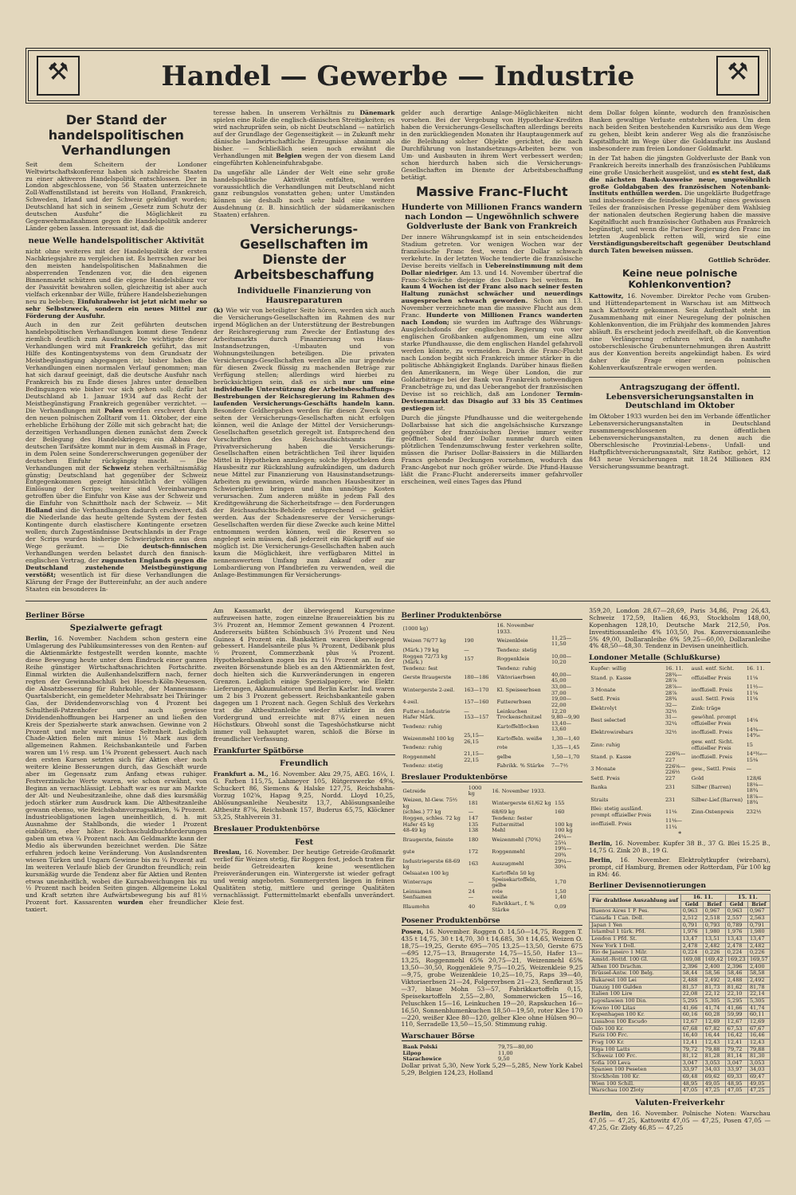⚒
Handel — Gewerbe — Industrie
⚒
Der Stand der handelspolitischen Verhandlungen
Seit dem Scheitern der Londoner Weltwirtschaftskonferenz haben sich zahlreiche Staaten zu einer aktiveren Handelspolitik entschlossen. Der in London abgeschlossene, von 56 Staaten unterzeichnete Zoll-Waffenstillstand ist bereits von Holland, Frankreich, Schweden, Irland und der Schweiz gekündigt worden; Deutschland hat sich in seinem „Gesetz zum Schutz der deutschen Ausfuhr“ die Möglichkeit zu Gegenwehrmaßnahmen gegen die Handelspolitik anderer Länder geben lassen. Interessant ist, daß die
neue Welle handelspolitischer Aktivität
nicht ohne weiteres mit der Handelspolitik der ersten Nachkriegsjahre zu vergleichen ist. Es herrschen zwar bei den meisten handelspolitischen Maßnahmen die absperrenden Tendenzen vor, die den eigenen Binnenmarkt schützen und die eigene Handelsbilanz vor der Passivität bewahren sollen, gleichzeitig ist aber auch vielfach erkennbar der Wille, frühere Handelsbeziehungen neu zu beleben; Einfuhrabwehr ist jetzt nicht mehr so sehr Selbstzweck, sondern ein neues Mittel zur Förderung der Ausfuhr.
Auch in den zur Zeit geführten deutschen handelspolitischen Verhandlungen kommt diese Tendenz ziemlich deutlich zum Ausdruck. Die wichtigste dieser Verhandlungen wird mit Frankreich geführt, das mit Hilfe des Kontingentsystems von dem Grundsatz der Meistbegünstigung abgegangen ist; bisher haben die Verhandlungen einen normalen Verlauf genommen; man hat sich darauf geeinigt, daß die deutsche Ausfuhr nach Frankreich bis zu Ende dieses Jahres unter denselben Bedingungen wie bisher vor sich gehen soll; dafür hat Deutschland ab 1. Januar 1934 auf das Recht der Meistbegünstigung Frankreich gegenüber verzichtet. — Die Verhandlungen mit Polen werden erschwert durch den neuen polnischen Zolltarif vom 11. Oktober, der eine erhebliche Erhöhung der Zölle mit sich gebracht hat; die derzeitigen Verhandlungen dienen zunächst dem Zweck der Beilegung des Handelskrieges; ein Abbau der deutschen Tarifsätze kommt nur in dem Ausmaß in Frage, in dem Polen seine Sondererschwerungen gegenüber der deutschen Einfuhr rückgängig macht. — Die Verhandlungen mit der Schweiz stehen verhältnismäßig günstig; Deutschland hat gegenüber der Schweiz Entgegenkommen gezeigt hinsichtlich der völligen Einlösung der Scrips; weiter sind Vereinbarungen getroffen über die Einfuhr von Käse aus der Schweiz und die Einfuhr von Schnittholz nach der Schweiz. — Mit Holland sind die Verhandlungen dadurch erschwert, daß die Niederlande das heute geltende System der festen Kontingente durch elastischere Kontingente ersetzen wollen; durch Zugeständnisse Deutschlands in der Frage der Scrips wurden bisherige Schwierigkeiten aus dem Wege geräumt. — Die deutsch-finnischen Verhandlungen werden belastet durch den finnisch-englischen Vertrag, der zugunsten Englands gegen die Deutschland zustehende Meistbegünstigung verstößt; wesentlich ist für diese Verhandlungen die Klärung der Frage der Buttereinfuhr, an der auch andere Staaten ein besonderes In-
teresse haben. In unserem Verhältnis zu Dänemark spielen eine Rolle die englisch-dänischen Streitigkeiten; es wird nachzuprüfen sein, ob nicht Deutschland — natürlich auf der Grundlage der Gegenseitigkeit — in Zukunft mehr dänische landwirtschaftliche Erzeugnisse abnimmt als bisher. — Schließlich seien noch erwähnt die Verhandlungen mit Belgien wegen der von diesem Land eingeführten Kohleneinfuhrabgabe.
Da ungefähr alle Länder der Welt eine sehr große handelspolitische Aktivität entfalten, werden voraussichtlich die Verhandlungen mit Deutschland nicht ganz reibungslos vonstatten gehen; unter Umständen können sie deshalb noch sehr bald eine weitere Ausdehnung (z. B. hinsichtlich der südamerikanischen Staaten) erfahren.
Versicherungs-Gesellschaften im Dienste der Arbeitsbeschaffung
Individuelle Finanzierung von Hausreparaturen
(k) Wie wir von beteiligter Seite hören, werden sich auch die Versicherungs-Gesellschaften im Rahmen des nur irgend Möglichen an der Unterstützung der Bestrebungen der Reichsregierung zum Zwecke der Entlastung des Arbeitsmarkts durch Finanzierung von Haus-Instandsetzungen, -Umbauten und von Wohnungsteilungen beteiligen. Die privaten Versicherungs-Gesellschaften werden alle nur irgendwie für diesen Zweck flüssig zu machenden Beträge zur Verfügung stellen; allerdings wird hierbei zu berücksichtigen sein, daß es sich nur um eine individuelle Unterstützung der Arbeitsbeschaffungs-Bestrebungen der Reichsregierung im Rahmen des laufenden Versicherungs-Geschäfts handeln kann. Besondere Geldhergaben werden für diesen Zweck von seiten der Versicherungs-Gesellschaften nicht erfolgen können, weil die Anlage der Mittel der Versicherungs-Gesellschaften gesetzlich geregelt ist. Entsprechend den Vorschriften des Reichsaufsichtsamts für Privatversicherung haben die Versicherungs-Gesellschaften einen beträchtlichen Teil ihrer liquiden Mittel in Hypotheken anzulegen; solche Hypotheken dem Hausbesitz zur Rückzahlung aufzukündigen, um dadurch neue Mittel zur Finanzierung von Hausinstandsetzungs-Arbeiten zu gewinnen, würde manchen Hausbesitzer in Schwierigkeiten bringen und ihm unnötige Kosten verursachen. Zum anderen müßte in jedem Fall des Kreditgewährung die Sicherheitsfrage — den Forderungen der Reichsaufsichts-Behörde entsprechend — geklärt werden. Aus der Schadensreserve der Versicherungs-Gesellschaften werden für diese Zwecke auch keine Mittel entnommen werden können, weil die Reserven so angelegt sein müssen, daß jederzeit ein Rückgriff auf sie möglich ist. Die Versicherungs-Gesellschaften haben auch kaum die Möglichkeit, ihre verfügbaren Mittel in nennenswertem Umfang zum Ankauf oder zur Lombardierung von Pfandbriefen zu verwenden, weil die Anlage-Bestimmungen für Versicherungs-
gelder auch derartige Anlage-Möglichkeiten nicht vorsehen. Bei der Vergebung von Hypothekar-Krediten haben die Versicherungs-Gesellschaften allerdings bereits in den zurückliegenden Monaten ihr Hauptaugenmerk auf die Beleihung solcher Objekte gerichtet, die nach Durchführung von Instandsetzungs-Arbeiten bezw. von Um- und Ausbauten in ihrem Wert verbessert werden; schon hierdurch haben sich die Versicherungs-Gesellschaften im Dienste der Arbeitsbeschaffung betätigt.
Massive Franc-Flucht
Hunderte von Millionen Francs wandern nach London — Ungewöhnlich schwere Goldverluste der Bank von Frankreich
Der innere Währungskampf ist in sein entscheidendes Stadium getreten. Vor wenigen Wochen war der französische Franc fest, wenn der Dollar schwach verkehrte. In der letzten Woche tendierte die französische Devise bereits vielfach in Uebereinstimmung mit dem Dollar niedriger. Am 13. und 14. November übertraf die Franc-Schwäche diejenige des Dollars bei weitem. In kaum 4 Wochen ist der Franc also nach seiner festen Haltung zunächst schwächer und neuerdings ausgesprochen schwach geworden. Schon am 13. November verzeichnete man die massive Flucht aus dem Franc. Hunderte von Millionen Francs wanderten nach London; sie wurden im Auftrage des Währungs-Ausgleichsfonds der englischen Regierung von vier englischen Großbanken aufgenommen, um eine allzu starke Pfundhausse, die dem englischen Handel gefahrvoll werden könnte, zu vermeiden. Durch die Franc-Flucht nach London begibt sich Frankreich immer stärker in die politische Abhängigkeit Englands. Darüber hinaus fließen den Amerikanern, im Wege über London, die zur Goldarbitrage bei der Bank von Frankreich notwendigen Francbeträge zu, und das Ueberangebot der französischen Devise ist so reichlich, daß am Londoner Termin-Devisenmarkt das Disagio auf 33 bis 35 Centimes gestiegen ist.
Durch die jüngste Pfundhausse und die weitergehende Dollarbaisse hat sich die angelsächsische Kurszange gegenüber der französischen Devise immer weiter geöffnet. Sobald der Dollar nunmehr durch einen plötzlichen Tendenzumschwung fester verkehren sollte, müssen die Pariser Dollar-Baissiers in die Milliarden Francs gehende Deckungen vornehmen, wodurch das Franc-Angebot nur noch größer würde. Die Pfund-Hausse läßt die Franc-Flucht andererseits immer gefahrvoller erscheinen, weil eines Tages das Pfund
dem Dollar folgen könnte, wodurch den französischen Banken gewaltige Verluste entstehen würden. Um dem nach beiden Seiten bestehenden Kursrisiko aus dem Wege zu gehen, bleibt kein anderer Weg als die französische Kapitalflucht im Wege über die Goldausfuhr ins Ausland insbesondere zum freien Londoner Goldmarkt.
In der Tat haben die jüngsten Goldverluste der Bank von Frankreich bereits innerhalb des französischen Publikums eine große Unsicherheit ausgelöst, und es steht fest, daß die nächsten Bank-Ausweise neue, ungewöhnlich große Goldabgaben des französischen Notenbank-Instituts enthüllen werden. Die ungeklärte Budgetfrage und insbesondere die feindselige Haltung eines gewissen Teiles der französischen Presse gegenüber dem Wahlsieg der nationalen deutschen Regierung haben die massive Kapitalflucht auch französischer Guthaben aus Frankreich begünstigt, und wenn die Pariser Regierung den Franc im letzten Augenblick retten will, wird sie eine Verständigungsbereitschaft gegenüber Deutschland durch Taten beweisen müssen.
Gottlieb Schröder.
Keine neue polnische Kohlenkonvention?
Kattowitz, 16. November. Direktor Peche vom Gruben- und Hüttendepartement in Warschau ist am Mittwoch nach Kattowitz gekommen. Sein Aufenthalt steht im Zusammenhang mit einer Neuregelung der polnischen Kohlenkonvention, die im Frühjahr des kommenden Jahres abläuft. Es erscheint jedoch zweifelhaft, ob die Konvention eine Verlängerung erfahren wird, da namhafte ostoberschlesische Grubenunternehmungen ihren Austritt aus der Konvention bereits angekündigt haben. Es wird daher die Frage einer neuen polnischen Kohlenverkaufszentrale erwogen werden.
Antragszugang der öffentl. Lebensversicherungsanstalten in Deutschland im Oktober
Im Oktober 1933 wurden bei den im Verbande öffentlicher Lebensversicherungsanstalten in Deutschland zusammengeschlossenen öffentlichen Lebensversicherungsanstalten, zu denen auch die Oberschlesische Provinzial-Lebens-, Unfall- und Haftpflichtversicherungsanstalt, Sitz Ratibor, gehört, 12 843 neue Versicherungen mit 18.24 Millionen RM Versicherungssumme beantragt.
Berliner Börse
Spezialwerte gefragt
Berlin, 16. November. Nachdem schon gestern eine Umlagerung des Publikumsinteresses von den Renten- auf die Aktienmärkte festgestellt werden konnte, machte diese Bewegung heute unter dem Eindruck einer ganzen Reihe günstiger Wirtschaftsnachrichten Fortschritte. Einmal wirkten die Außenhandelsziffern nach, ferner regten der Gewinnabschluß bei Hoesch-Köln-Neuessen, die Absatzbesserung für Ruhrkohle, der Mannesmann-Quartalsbericht, ein gemeldeter Mehrabsatz bei Thüringer Gas, der Dividendenvorschlag von 4 Prozent bei Schultheiß-Patzenhofer und auch gewisse Dividendenhoffnungen bei Harpener an und ließen den Kreis der Spezialwerte stark anwachsen. Gewinne von 2 Prozent und mehr waren keine Seltenheit. Lediglich Chade-Aktien fielen mit minus 1½ Mark aus dem allgemeinen Rahmen. Reichsbankanteile und Farben waren um 1½ resp. um 1⅝ Prozent gebessert. Auch nach den ersten Kursen setzten sich für Aktien eher noch weitere kleine Besserungen durch, das Geschäft wurde aber im Gegensatz zum Anfang etwas ruhiger. Festverzinsliche Werte waren, wie schon erwähnt, von Beginn an vernachlässigt. Lebhaft war es nur am Markte der Alt- und Neubesitzanleihe, ohne daß dies kursmäßig jedoch stärker zum Ausdruck kam. Die Altbesitzanleihe gewann ebenso, wie Reichsbahnvorzugsaktien, ⅜ Prozent. Industrieobligationen lagen uneinheitlich, d. h. mit Ausnahme der Stahlbonds, die wieder 1 Prozent einbüßten, eher höher. Reichsschuldbuchforderungen gaben um etwa ¼ Prozent nach. Am Geldmarkte kann der Medio als überwunden bezeichnet werden. Die Sätze erfuhren jedoch keine Veränderung. Von Auslandsrenten wiesen Türken und Ungarn Gewinne bis zu ¼ Prozent auf. Im weiteren Verlaufe blieb der Grundton freundlich; rein kursmäßig wurde die Tendenz aber für Aktien und Renten etwas uneinheitlich, wobei die Kursabweichungen bis zu ½ Prozent nach beiden Seiten gingen. Allgemeine Lokal und Kraft setzten ihre Aufwärtsbewegung bis auf 81½ Prozent fort. Kassarenten wurden eher freundlicher taxiert.
Am Kassamarkt, der überwiegend Kursgewinne aufzuweisen hatte, zogen einzelne Brauereiaktien bis zu 3½ Prozent an, Hemmor Zement gewannen 4 Prozent. Andererseits büßten Schönbusch 3½ Prozent und Neu Guinea 4 Prozent ein. Bankaktien waren überwiegend gebessert. Handelsanteile plus ¾ Prozent, Dedibank plus ½ Prozent, Commerzbank plus ¼ Prozent. Hypothekenbanken zogen bis zu 1½ Prozent an. In der zweiten Börsenstunde blieb es an den Aktienmärkten fest, doch hielten sich die Kursveränderungen in engeren Grenzen. Lediglich einige Spezialpapiere, wie Elektr. Lieferungen, Akkumulatoren und Berlin Karlsr. Ind. waren um 2 bis 3 Prozent gebessert. Reichsbankanteile gaben dagegen um 1 Prozent nach. Gegen Schluß des Verkehrs trat die Altbesitzanleihe wieder stärker in den Vordergrund und erreichte mit 87¼ einen neuen Höchstkurs. Obwohl sonst die Tageshöchstkurse nicht immer voll behauptet waren, schloß die Börse in freundlicher Verfassung.
Frankfurter Spätbörse
Freundlich
Frankfurt a. M., 16. November. Aku 29,75, AEG. 16¼, I. G. Farben 115,75, Lahmeyer 105, Rütgerswerke 49⅝, Schuckert 86, Siemens & Halske 127,75, Reichsbahn-Vorzug 102⅝, Hapag 9,25, Nordd. Lloyd 10,25, Ablösungsanleihe Neubesitz 13,7, Ablösungsanleihe Altbesitz 87⅝, Reichsbank 157, Buderus 65,75, Klöckner 53,25, Stahlverein 31.
Breslauer Produktenbörse
Fest
Breslau, 16. November. Der heutige Getreide-Großmarkt verlief für Weizen stetig, für Roggen fest, jedoch traten für beide Getreidearten keine wesentlichen Preisveränderungen ein. Wintergerste ist wieder gefragt und wenig angeboten. Sommergersten liegen in feinen Qualitäten stetig, mittlere und geringe Qualitäten vernachlässigt. Futtermittelmarkt ebenfalls unverändert. Kleie fest.
Berliner Produktenbörse
| (1000 kg) | | 16. November 1933. | |
| Weizen 76/77 kg | 190 | Weizenkleie | 11,25—11,50 |
| (Märk.) 79 kg | — | Tendenz: stetig | |
| Roggen 72/73 kg (Märk.) | 157 | Roggenkleie | 10,00—10,20 |
| Tendenz: fest | | Tendenz: ruhig | |
| Gerste Braugerste | 180—186 | Viktoriaerbsen | 40,00—45,00 |
| Wintergerste 2-zeil. | 163—170 | Kl. Speiseerbsen | 33,00—37,00 |
| 4-zeil. | 157—160 | Futtererbsen | 19,00—22,00 |
| Futter-u.Industrie | — | Leinkuchen | 12,20 |
| Hafer Märk. | 153—157 | Trockenschnitzel | 9,80—9,90 |
| Tendenz: ruhig | | Kartoffelflocken | 13,40—13,60 |
| Weizenmehl 100 kg | 25,15—26,15 | Kartoffeln. weiße | 1,30—1,40 |
| Tendenz: ruhig | | rote | 1,35—1,45 |
| Roggenmehl | 21,15—22,15 | gelbe | 1,50—1,70 |
| Tendenz: stetig | | Fabrikk. % Stärke | 7—7½ |
Breslauer Produktenbörse
| Getreide | 1000 kg | 16. November 1933. | |
| Weizen, hl-Gew. 75½ kg | 181 | Wintergerste 61/62 kg | 155 |
| (schles.) 77 kg | — | 68/69 kg | 160 |
| Roggen, schles. 72 kg | 147 | Tendenz: fester | |
| Hafer 45 kg | 135 | Futtermittel | 100 kg |
| 48-49 kg | 138 | Mehl | 100 kg |
| Braugerste, feinste | 180 | Weizenmehl (70%) | 24¼—25¼ |
| gute | 172 | Roggenmehl | 19¾—20¾ |
| Industriegerste 68-69 kg | 163 | Auszugmehl | 29¼—30¼ |
| Oelsaaten 100 kg | | Kartoffeln 50 kg | |
| Winterraps | — | Speisekartoffeln, gelbe | 1,70 |
| Leinsamen | 24 | rote | 1,50 |
| Senfsamen | — | weiße | 1,40 |
| Blaumohn | 40 | Fabrikkart., f. % Stärke | 0,09 |
Posener Produktenbörse
Posen, 16. November. Roggen O. 14,50—14,75, Roggen T. 435 t 14,75, 30 t 14,70, 30 t 14,685, 30 t 14,65, Weizen O. 18,75—19,25, Gerste 695—705 13,25—13,50, Gerste 675—695 12,75—13, Braugerste 14,75—15,50, Hafer 13—13,25, Roggenmehl 65% 20,75—21, Weizenmehl 65% 13,50—30,50, Roggenkleie 9,75—10,25, Weizenkleie 9,25—9,75, grobe Weizenkleie 10,25—10,75, Raps 39—40, Viktoriaerbsen 21—24, Folgererbsen 21—23, Senfkraut 35—37, blaue Mohn 53—57, Fabrikkartoffeln 0,15, Speisekartoffeln 2,55—2,80, Sommerwicken 15—16, Peluschken 15—16, Leinkuchen 19—20, Rapskuchen 16—16,50, Sonnenblumenkuchen 18,50—19,50, roter Klee 170—220, weißer Klee 80—120, gelber Klee ohne Hülsen 90—110, Serradelle 13,50—15,50. Stimmung ruhig.
Warschauer Börse
| Bank Polski | 79,75—80,00 |
| Lilpop | 11,00 |
| Starachowice | 9,50 |
Dollar privat 5,30, New York 5,29—5,285, New York Kabel 5,29, Belgien 124,23, Holland
359,20, London 28,67—28,69, Paris 34,86, Prag 26,43, Schweiz 172,59, Italien 46,93, Stockholm 148,00, Kopenhagen 128,10, Deutsche Mark 212,50, Pos. Investitionsanleihe 4% 103,50, Pos. Konversionsanleihe 5% 49,00, Dollaranleihe 6% 59,25—60,00, Dollaranleihe 4% 48,50—48,30. Tendenz in Devisen uneinheitlich.
Londoner Metalle (Schlußkurse)
| Kupfer: willig | 16. 11. | ausl. entf. Sicht. | 16. 11. |
| Stand. p. Kasse | 28¾—28⅞ | offizieller Preis | 11⅝ |
| 3 Monate | 28⅞—28⅞ | inoffiziell. Preis | 11½—11⅝ |
| Settl. Preis | 28¾ | ausl. Settl. Preis | 11⅝ |
| Elektrolyt | 32—32½ | Zink: träge | |
| Best selected | 31—32¼ | gewöhnl. prompt offizieller Preis | 14⅝ |
| Elektrowirebars | 32½ | inoffiziell. Preis | 14⅜—14⁹⁄₁₆ |
| Zinn: ruhig | | gew. entf. Sicht. offizieller Preis | 15 |
| Stand. p. Kasse | 226¾—227 | inoffiziell. Preis | 14¹³⁄₁₆—15⅛ |
| 3 Monate | 226⅝—226½ | gew., Settl. Preis | — |
| Settl. Preis | 227 | Gold | 128/6 |
| Banka | 231 | Silber (Barren) | 18⅛—18¾ |
| Straits | 231 | Silber-Lief.(Barren) | 18⅞—18¾ |
| Blei: stetig ausländ. prompt offizieller Preis | 11⅛ | Zinn-Ostenpreis | 232½ |
| inoffiziell. Preis | 11⅛—11¼ | | |
*
Berlin, 16. November. Kupfer 38 B., 37 G. Blei 15.25 B., 14,75 G. Zink 20 B., 19 G.
Berlin, 16. November. Elektrolytkupfer (wirebars), prompt, cif Hamburg, Bremen oder Rotterdam, Für 100 kg in RM: 46.
Berliner Devisennotierungen
| Für drahtlose Auszahlung auf | 16. 11. | | 15. 11. | |
| --- | --- | --- | --- | --- |
| | Geld | Brief | Geld | Brief |
| Buenos Aires 1 P. Pes. | 0,963 | 0,967 | 0,963 | 0,967 |
| Canada 1 Can. Doll. | 2,512 | 2,518 | 2,557 | 2,563 |
| Japan 1 Yen | 0,791 | 0,793 | 0,789 | 0,791 |
| Istambul 1 türk. Pfd. | 1,976 | 1,980 | 1,976 | 1,980 |
| London 1 Pfd. St. | 13,47 | 13,51 | 13,43 | 13,47 |
| New York 1 Doll. | 2,478 | 2,482 | 2,478 | 2,482 |
| Rio de Janeiro 1 Milr. | 0,224 | 0,226 | 0,224 | 0,226 |
| Amstd.-Rottd. 100 Gl. | 169,08 | 169,42 | 169,23 | 169,57 |
| Athen 100 Drachm. | 2,396 | 2,400 | 2,396 | 2,400 |
| Brüssel-Antw. 100 Belg. | 58,44 | 58,56 | 58,46 | 58,58 |
| Bukarest 100 Lei | 2,488 | 2,492 | 2,488 | 2,492 |
| Danzig 100 Gulden | 81,57 | 81,73 | 81,62 | 81,78 |
| Italien 100 Lire | 22,08 | 22,12 | 22,10 | 22,14 |
| Jugoslawien 100 Din. | 5,295 | 5,305 | 5,295 | 5,305 |
| Kowno 100 Litas | 41,66 | 41,74 | 41,66 | 41,74 |
| Kopenhagen 100 Kr. | 60,16 | 60,28 | 59,99 | 60,11 |
| Lissabon 100 Escudo | 12,67 | 12,69 | 12,67 | 12,69 |
| Oslo 100 Kr. | 67,68 | 67,82 | 67,53 | 67,67 |
| Paris 100 Frc. | 16,40 | 16,44 | 16,42 | 16,46 |
| Prag 100 Kr. | 12,41 | 12,43 | 12,41 | 12,43 |
| Riga 100 Latts | 79,72 | 79,88 | 79,72 | 79,88 |
| Schweiz 100 Frc. | 81,12 | 81,28 | 81,14 | 81,30 |
| Sofia 100 Leva | 3,047 | 3,053 | 3,047 | 3,053 |
| Spanien 100 Peseten | 33,97 | 34,03 | 33,97 | 34,03 |
| Stockholm 100 Kr. | 69,48 | 69,62 | 69,33 | 69,47 |
| Wien 100 Schill. | 48,95 | 49,05 | 48,95 | 49,05 |
| Warschau 100 Zloty | 47,05 | 47,25 | 47,05 | 47,25 |
Valuten-Freiverkehr
Berlin, den 16. November. Polnische Noten: Warschau 47,05 — 47,25, Kattowitz 47,05 — 47,25, Posen 47,05 — 47,25, Gr. Zloty 46,85 — 47,25